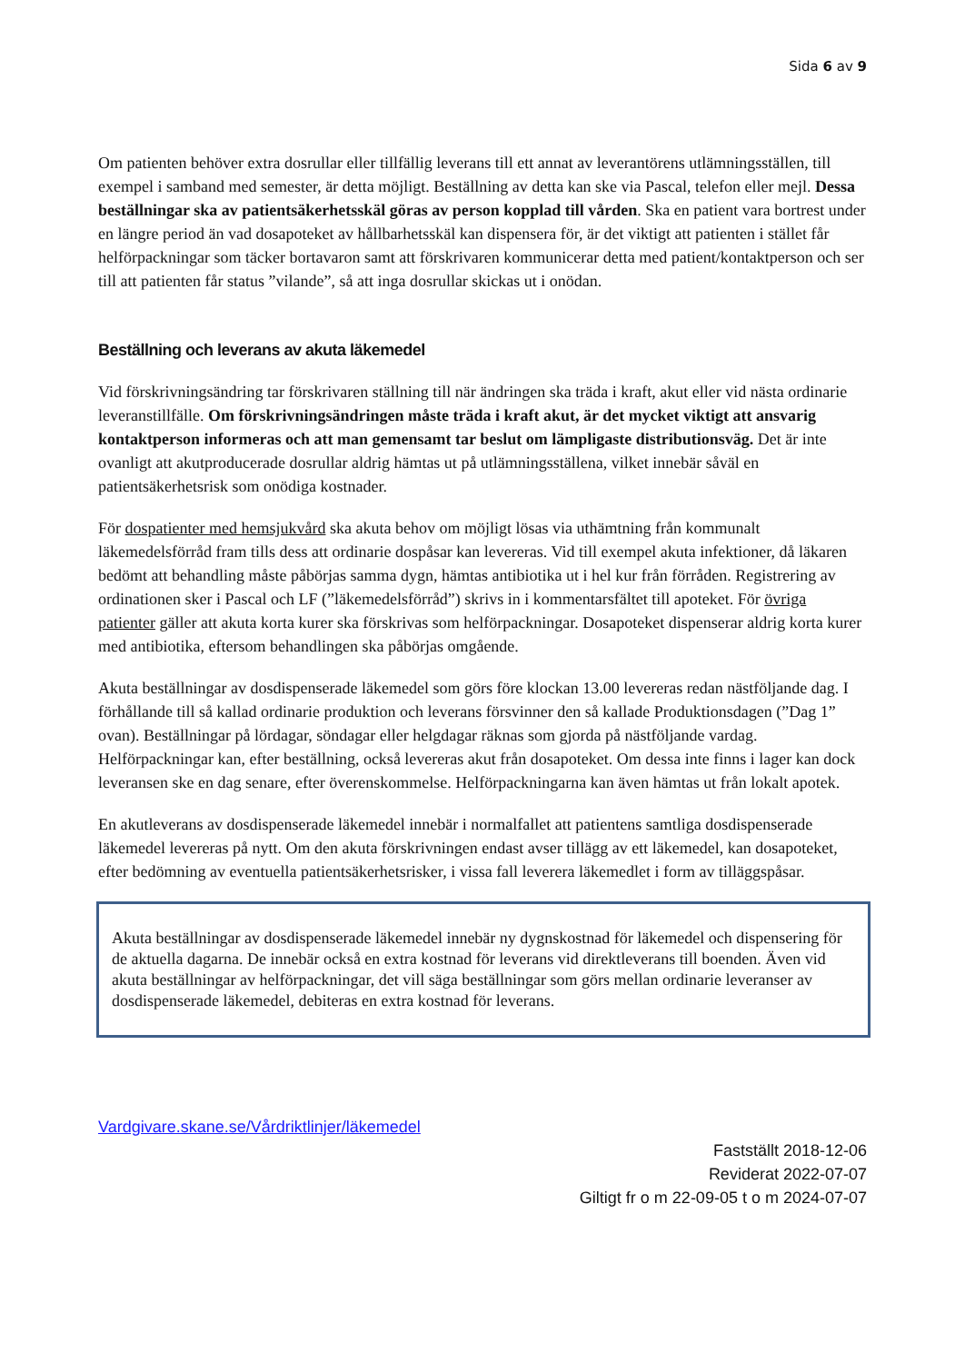Sida 6 av 9
Om patienten behöver extra dosrullar eller tillfällig leverans till ett annat av leverantörens utlämningsställen, till exempel i samband med semester, är detta möjligt. Beställning av detta kan ske via Pascal, telefon eller mejl. Dessa beställningar ska av patientsäkerhetsskäl göras av person kopplad till vården. Ska en patient vara bortrest under en längre period än vad dosapoteket av hållbarhetsskäl kan dispensera för, är det viktigt att patienten i stället får helförpackningar som täcker bortavaron samt att förskrivaren kommunicerar detta med patient/kontaktperson och ser till att patienten får status ”vilande”, så att inga dosrullar skickas ut i onödan.
Beställning och leverans av akuta läkemedel
Vid förskrivningsändring tar förskrivaren ställning till när ändringen ska träda i kraft, akut eller vid nästa ordinarie leveranstillfälle. Om förskrivningsändringen måste träda i kraft akut, är det mycket viktigt att ansvarig kontaktperson informeras och att man gemensamt tar beslut om lämpligaste distributionsväg. Det är inte ovanligt att akutproducerade dosrullar aldrig hämtas ut på utlämningsställena, vilket innebär såväl en patientsäkerhetsrisk som onödiga kostnader.
För dospatienter med hemsjukvård ska akuta behov om möjligt lösas via uthämtning från kommunalt läkemedelsförråd fram tills dess att ordinarie dospåsar kan levereras. Vid till exempel akuta infektioner, då läkaren bedömt att behandling måste påbörjas samma dygn, hämtas antibiotika ut i hel kur från förråden. Registrering av ordinationen sker i Pascal och LF (”läkemedelsförråd”) skrivs in i kommentarsfältet till apoteket. För övriga patienter gäller att akuta korta kurer ska förskrivas som helförpackningar. Dosapoteket dispenserar aldrig korta kurer med antibiotika, eftersom behandlingen ska påbörjas omgående.
Akuta beställningar av dosdispenserade läkemedel som görs före klockan 13.00 levereras redan nästföljande dag. I förhållande till så kallad ordinarie produktion och leverans försvinner den så kallade Produktionsdagen (”Dag 1” ovan). Beställningar på lördagar, söndagar eller helgdagar räknas som gjorda på nästföljande vardag. Helförpackningar kan, efter beställning, också levereras akut från dosapoteket. Om dessa inte finns i lager kan dock leveransen ske en dag senare, efter överenskommelse. Helförpackningarna kan även hämtas ut från lokalt apotek.
En akutleverans av dosdispenserade läkemedel innebär i normalfallet att patientens samtliga dosdispenserade läkemedel levereras på nytt. Om den akuta förskrivningen endast avser tillägg av ett läkemedel, kan dosapoteket, efter bedömning av eventuella patientsäkerhetsrisker, i vissa fall leverera läkemedlet i form av tilläggspåsar.
Akuta beställningar av dosdispenserade läkemedel innebär ny dygnskostnad för läkemedel och dispensering för de aktuella dagarna. De innebär också en extra kostnad för leverans vid direktleverans till boenden. Även vid akuta beställningar av helförpackningar, det vill säga beställningar som görs mellan ordinarie leveranser av dosdispenserade läkemedel, debiteras en extra kostnad för leverans.
Vardgivare.skane.se/Vårdriktlinjer/läkemedel
Fastställt 2018-12-06
Reviderat 2022-07-07
Giltigt fr o m 22-09-05 t o m 2024-07-07